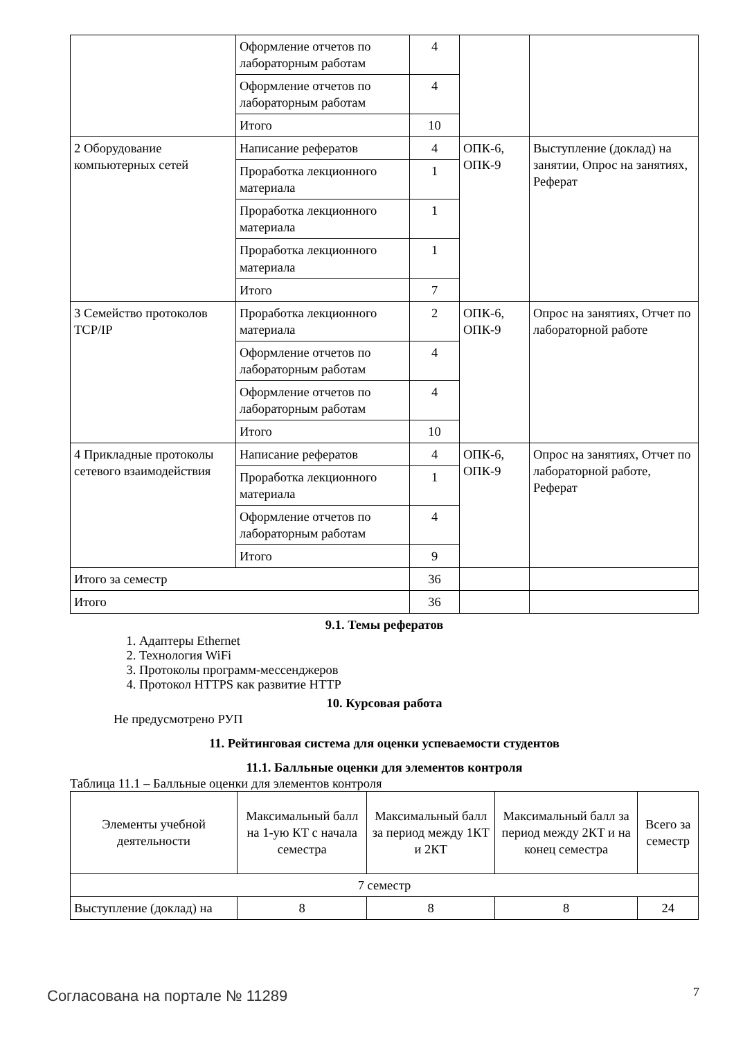| | Оформление отчетов по лабораторным работам | 4 | | |
| | Оформление отчетов по лабораторным работам | 4 | | |
| | Итого | 10 | | |
| 2 Оборудование компьютерных сетей | Написание рефератов | 4 | ОПК-6, ОПК-9 | Выступление (доклад) на занятии, Опрос на занятиях, Реферат |
| | Проработка лекционного материала | 1 | | |
| | Проработка лекционного материала | 1 | | |
| | Проработка лекционного материала | 1 | | |
| | Итого | 7 | | |
| 3 Семейство протоколов TCP/IP | Проработка лекционного материала | 2 | ОПК-6, ОПК-9 | Опрос на занятиях, Отчет по лабораторной работе |
| | Оформление отчетов по лабораторным работам | 4 | | |
| | Оформление отчетов по лабораторным работам | 4 | | |
| | Итого | 10 | | |
| 4 Прикладные протоколы сетевого взаимодействия | Написание рефератов | 4 | ОПК-6, ОПК-9 | Опрос на занятиях, Отчет по лабораторной работе, Реферат |
| | Проработка лекционного материала | 1 | | |
| | Оформление отчетов по лабораторным работам | 4 | | |
| | Итого | 9 | | |
| Итого за семестр | | 36 | | |
| Итого | | 36 | | |
9.1. Темы рефератов
1. Адаптеры Ethernet
2. Технология WiFi
3. Протоколы программ-мессенджеров
4. Протокол HTTPS как развитие HTTP
10. Курсовая работа
Не предусмотрено РУП
11. Рейтинговая система для оценки успеваемости студентов
11.1. Балльные оценки для элементов контроля
Таблица 11.1 – Балльные оценки для элементов контроля
| Элементы учебной деятельности | Максимальный балл на 1-ую КТ с начала семестра | Максимальный балл за период между 1КТ и 2КТ | Максимальный балл за период между 2КТ и на конец семестра | Всего за семестр |
| --- | --- | --- | --- | --- |
| 7 семестр | | | | |
| Выступление (доклад) на | 8 | 8 | 8 | 24 |
Согласована на портале № 11289 7